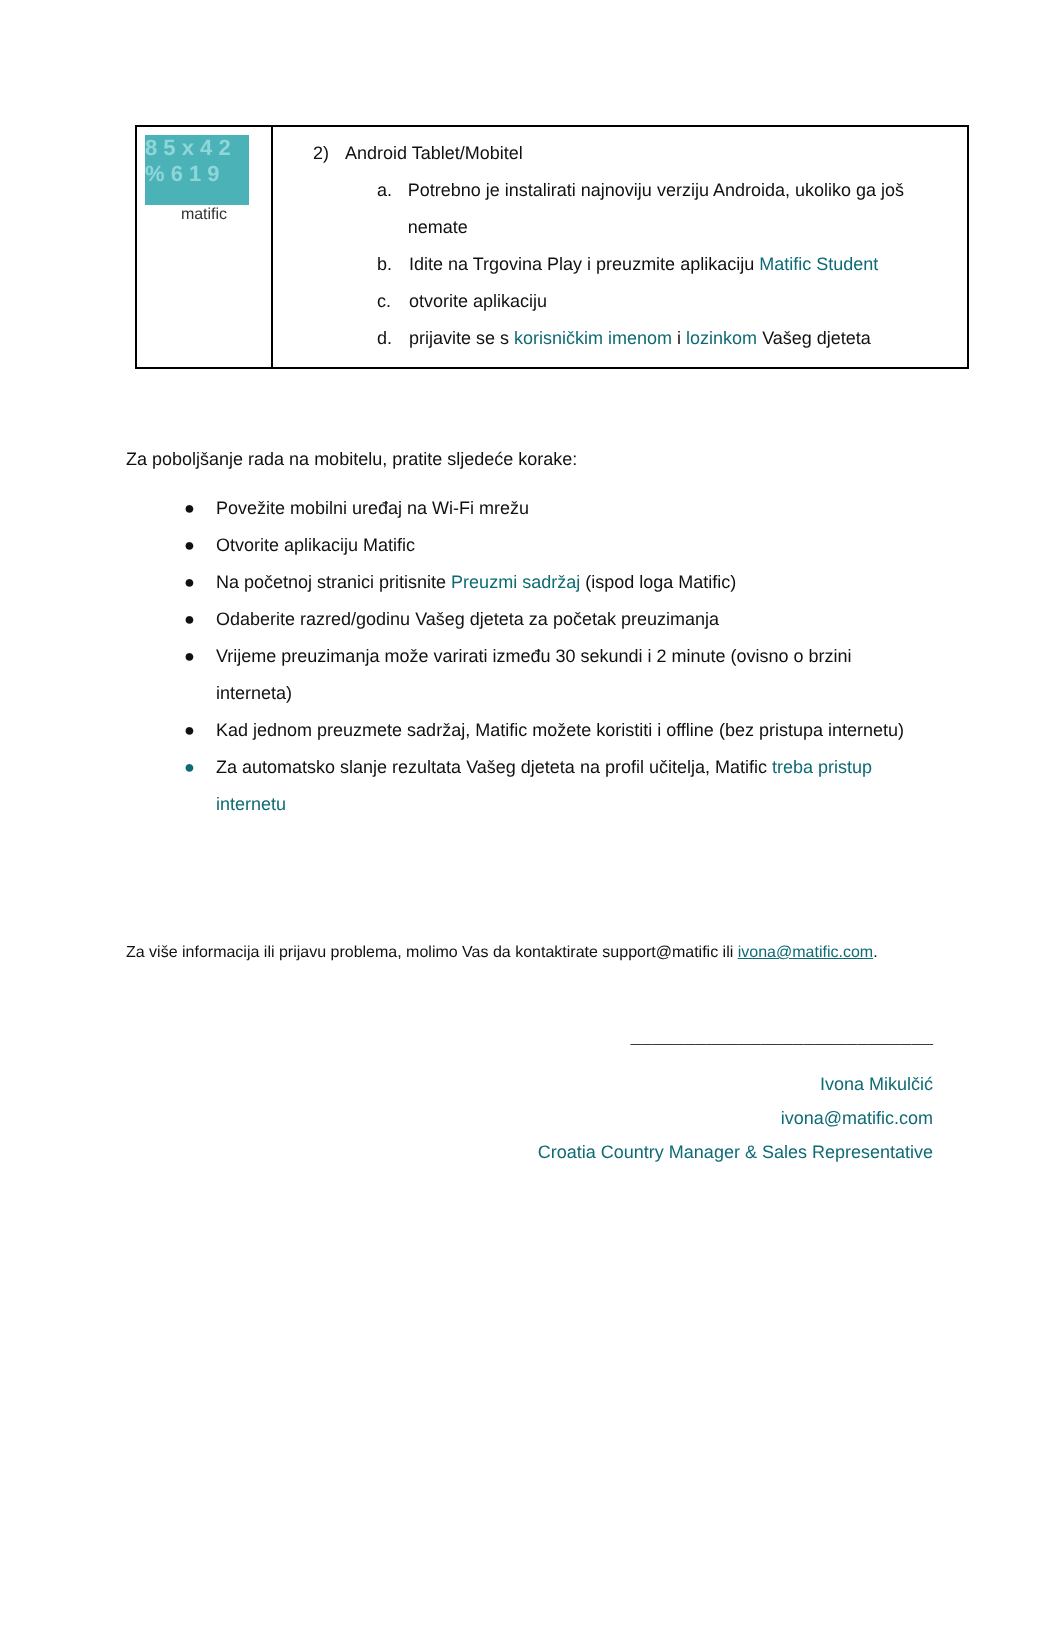| 8 5 x 4 2 % 6 1 9 matific | 2) Android Tablet/Mobitel a. Potrebno je instalirati najnoviju verziju Androida, ukoliko ga još nemate b. Idite na Trgovina Play i preuzmite aplikaciju Matific Student c. otvorite aplikaciju d. prijavite se s korisničkim imenom i lozinkom Vašeg djeteta |
Za poboljšanje rada na mobitelu, pratite sljedeće korake:
● Povežite mobilni uređaj na Wi-Fi mrežu
● Otvorite aplikaciju Matific
● Na početnoj stranici pritisnite Preuzmi sadržaj (ispod loga Matific)
● Odaberite razred/godinu Vašeg djeteta za početak preuzimanja
● Vrijeme preuzimanja može varirati između 30 sekundi i 2 minute (ovisno o brzini interneta)
● Kad jednom preuzmete sadržaj, Matific možete koristiti i offline (bez pristupa internetu)
● Za automatsko slanje rezultata Vašeg djeteta na profil učitelja, Matific treba pristup internetu
Za više informacija ili prijavu problema, molimo Vas da kontaktirate support@matific ili ivona@matific.com.
____________________________
Ivona Mikulčić
ivona@matific.com
Croatia Country Manager & Sales Representative